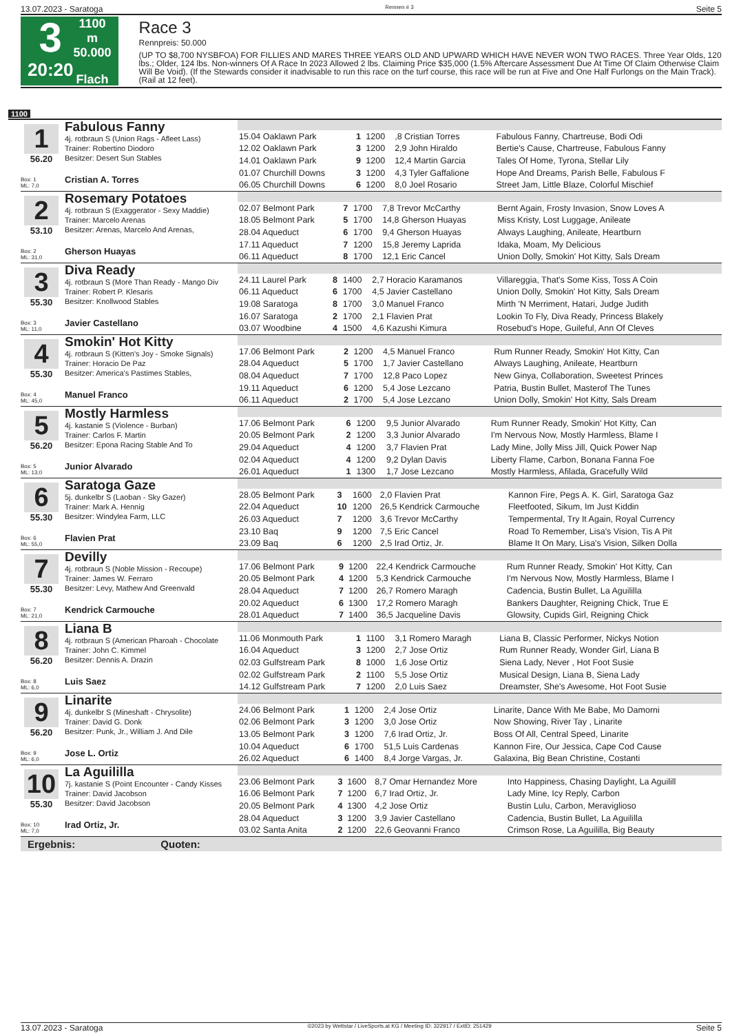13.07.2023 - Saratoga Rennen # 3 Seite 5
3
20:20
1100 m
50.000
Flach
Race 3
Rennpreis: 50.000
(UP TO $8,700 NYSBFOA) FOR FILLIES AND MARES THREE YEARS OLD AND UPWARD WHICH HAVE NEVER WON TWO RACES. Three Year Olds, 120 lbs.; Older, 124 lbs. Non-winners Of A Race In 2023 Allowed 2 lbs. Claiming Price $35,000 (1.5% Aftercare Assessment Due At Time Of Claim Otherwise Claim Will Be Void). (If the Stewards consider it inadvisable to run this race on the turf course, this race will be run at Five and One Half Furlongs on the Main Track). (Rail at 12 feet).
1100
1
56.20
Box: 1
ML: 7,0
Fabulous Fanny
4j. rotbraun S (Union Rags - Afleet Lass)
Trainer: Robertino Diodoro
Besitzer: Desert Sun Stables
Cristian A. Torres
| 15.04 Oaklawn Park | 1 | 1200 | ,8 Cristian Torres | Fabulous Fanny, Chartreuse, Bodi Odi |
| 12.02 Oaklawn Park | 3 | 1200 | 2,9 John Hiraldo | Bertie's Cause, Chartreuse, Fabulous Fanny |
| 14.01 Oaklawn Park | 9 | 1200 | 12,4 Martin Garcia | Tales Of Home, Tyrona, Stellar Lily |
| 01.07 Churchill Downs | 3 | 1200 | 4,3 Tyler Gaffalione | Hope And Dreams, Parish Belle, Fabulous F |
| 06.05 Churchill Downs | 6 | 1200 | 8,0 Joel Rosario | Street Jam, Little Blaze, Colorful Mischief |
2
53.10
Box: 2
ML: 31,0
Rosemary Potatoes
4j. rotbraun S (Exaggerator - Sexy Maddie)
Trainer: Marcelo Arenas
Besitzer: Arenas, Marcelo And Arenas,
Gherson Huayas
| 02.07 Belmont Park | 7 | 1700 | 7,8 Trevor McCarthy | Bernt Again, Frosty Invasion, Snow Loves A |
| 18.05 Belmont Park | 5 | 1700 | 14,8 Gherson Huayas | Miss Kristy, Lost Luggage, Anileate |
| 28.04 Aqueduct | 6 | 1700 | 9,4 Gherson Huayas | Always Laughing, Anileate, Heartburn |
| 17.11 Aqueduct | 7 | 1200 | 15,8 Jeremy Laprida | Idaka, Moam, My Delicious |
| 06.11 Aqueduct | 8 | 1700 | 12,1 Eric Cancel | Union Dolly, Smokin' Hot Kitty, Sals Dream |
3
55.30
Box: 3
ML: 11,0
Diva Ready
4j. rotbraun S (More Than Ready - Mango Div
Trainer: Robert P. Klesaris
Besitzer: Knollwood Stables
Javier Castellano
| 24.11 Laurel Park | 8 | 1400 | 2,7 Horacio Karamanos | Villareggia, That's Some Kiss, Toss A Coin |
| 06.11 Aqueduct | 6 | 1700 | 4,5 Javier Castellano | Union Dolly, Smokin' Hot Kitty, Sals Dream |
| 19.08 Saratoga | 8 | 1700 | 3,0 Manuel Franco | Mirth 'N Merriment, Hatari, Judge Judith |
| 16.07 Saratoga | 2 | 1700 | 2,1 Flavien Prat | Lookin To Fly, Diva Ready, Princess Blakely |
| 03.07 Woodbine | 4 | 1500 | 4,6 Kazushi Kimura | Rosebud's Hope, Guileful, Ann Of Cleves |
4
55.30
Box: 4
ML: 45,0
Smokin' Hot Kitty
4j. rotbraun S (Kitten's Joy - Smoke Signals)
Trainer: Horacio De Paz
Besitzer: America's Pastimes Stables,
Manuel Franco
| 17.06 Belmont Park | 2 | 1200 | 4,5 Manuel Franco | Rum Runner Ready, Smokin' Hot Kitty, Can |
| 28.04 Aqueduct | 5 | 1700 | 1,7 Javier Castellano | Always Laughing, Anileate, Heartburn |
| 08.04 Aqueduct | 7 | 1700 | 12,8 Paco Lopez | New Ginya, Collaboration, Sweetest Princes |
| 19.11 Aqueduct | 6 | 1200 | 5,4 Jose Lezcano | Patria, Bustin Bullet, Masterof The Tunes |
| 06.11 Aqueduct | 2 | 1700 | 5,4 Jose Lezcano | Union Dolly, Smokin' Hot Kitty, Sals Dream |
5
56.20
Box: 5
ML: 13,0
Mostly Harmless
4j. kastanie S (Violence - Burban)
Trainer: Carlos F. Martin
Besitzer: Epona Racing Stable And To
Junior Alvarado
| 17.06 Belmont Park | 6 | 1200 | 9,5 Junior Alvarado | Rum Runner Ready, Smokin' Hot Kitty, Can |
| 20.05 Belmont Park | 2 | 1200 | 3,3 Junior Alvarado | I'm Nervous Now, Mostly Harmless, Blame I |
| 29.04 Aqueduct | 4 | 1200 | 3,7 Flavien Prat | Lady Mine, Jolly Miss Jill, Quick Power Nap |
| 02.04 Aqueduct | 4 | 1200 | 9,2 Dylan Davis | Liberty Flame, Carbon, Bonana Fanna Foe |
| 26.01 Aqueduct | 1 | 1300 | 1,7 Jose Lezcano | Mostly Harmless, Afilada, Gracefully Wild |
6
55.30
Box: 6
ML: 55,0
Saratoga Gaze
5j. dunkelbr S (Laoban - Sky Gazer)
Trainer: Mark A. Hennig
Besitzer: Windylea Farm, LLC
Flavien Prat
| 28.05 Belmont Park | 3 | 1600 | 2,0 Flavien Prat | Kannon Fire, Pegs A. K. Girl, Saratoga Gaz |
| 22.04 Aqueduct | 10 | 1200 | 26,5 Kendrick Carmouche | Fleetfooted, Sikum, Im Just Kiddin |
| 26.03 Aqueduct | 7 | 1200 | 3,6 Trevor McCarthy | Tempermental, Try It Again, Royal Currency |
| 23.10 Baq | 9 | 1200 | 7,5 Eric Cancel | Road To Remember, Lisa's Vision, Tis A Pit |
| 23.09 Baq | 6 | 1200 | 2,5 Irad Ortiz, Jr. | Blame It On Mary, Lisa's Vision, Silken Dolla |
7
55.30
Box: 7
ML: 21,0
Devilly
4j. rotbraun S (Noble Mission - Recoupe)
Trainer: James W. Ferraro
Besitzer: Levy, Mathew And Greenvald
Kendrick Carmouche
| 17.06 Belmont Park | 9 | 1200 | 22,4 Kendrick Carmouche | Rum Runner Ready, Smokin' Hot Kitty, Can |
| 20.05 Belmont Park | 4 | 1200 | 5,3 Kendrick Carmouche | I'm Nervous Now, Mostly Harmless, Blame I |
| 28.04 Aqueduct | 7 | 1200 | 26,7 Romero Maragh | Cadencia, Bustin Bullet, La Aguililla |
| 20.02 Aqueduct | 6 | 1300 | 17,2 Romero Maragh | Bankers Daughter, Reigning Chick, True E |
| 28.01 Aqueduct | 7 | 1400 | 36,5 Jacqueline Davis | Glowsity, Cupids Girl, Reigning Chick |
8
56.20
Box: 8
ML: 6,0
Liana B
4j. rotbraun S (American Pharoah - Chocolate
Trainer: John C. Kimmel
Besitzer: Dennis A. Drazin
Luis Saez
| 11.06 Monmouth Park | 1 | 1100 | 3,1 Romero Maragh | Liana B, Classic Performer, Nickys Notion |
| 16.04 Aqueduct | 3 | 1200 | 2,7 Jose Ortiz | Rum Runner Ready, Wonder Girl, Liana B |
| 02.03 Gulfstream Park | 8 | 1000 | 1,6 Jose Ortiz | Siena Lady, Never , Hot Foot Susie |
| 02.02 Gulfstream Park | 2 | 1100 | 5,5 Jose Ortiz | Musical Design, Liana B, Siena Lady |
| 14.12 Gulfstream Park | 7 | 1200 | 2,0 Luis Saez | Dreamster, She's Awesome, Hot Foot Susie |
9
56.20
Box: 9
ML: 6,0
Linarite
4j. dunkelbr S (Mineshaft - Chrysolite)
Trainer: David G. Donk
Besitzer: Punk, Jr., William J. And Dile
Jose L. Ortiz
| 24.06 Belmont Park | 1 | 1200 | 2,4 Jose Ortiz | Linarite, Dance With Me Babe, Mo Damorni |
| 02.06 Belmont Park | 3 | 1200 | 3,0 Jose Ortiz | Now Showing, River Tay , Linarite |
| 13.05 Belmont Park | 3 | 1200 | 7,6 Irad Ortiz, Jr. | Boss Of All, Central Speed, Linarite |
| 10.04 Aqueduct | 6 | 1700 | 51,5 Luis Cardenas | Kannon Fire, Our Jessica, Cape Cod Cause |
| 26.02 Aqueduct | 6 | 1400 | 8,4 Jorge Vargas, Jr. | Galaxina, Big Bean Christine, Costanti |
10
55.30
Box: 10
ML: 7,0
La Aguililla
7j. kastanie S (Point Encounter - Candy Kisses
Trainer: David Jacobson
Besitzer: David Jacobson
Irad Ortiz, Jr.
| 23.06 Belmont Park | 3 | 1600 | 8,7 Omar Hernandez More | Into Happiness, Chasing Daylight, La Aguilill |
| 16.06 Belmont Park | 7 | 1200 | 6,7 Irad Ortiz, Jr. | Lady Mine, Icy Reply, Carbon |
| 20.05 Belmont Park | 4 | 1300 | 4,2 Jose Ortiz | Bustin Lulu, Carbon, Meraviglioso |
| 28.04 Aqueduct | 3 | 1200 | 3,9 Javier Castellano | Cadencia, Bustin Bullet, La Aguililla |
| 03.02 Santa Anita | 2 | 1200 | 22,6 Geovanni Franco | Crimson Rose, La Aguililla, Big Beauty |
Ergebnis: Quoten:
13.07.2023 - Saratoga ©2023 by Wettstar / LiveSports.at KG / Meeting ID: 322917 / ExtID: 251429 Seite 5